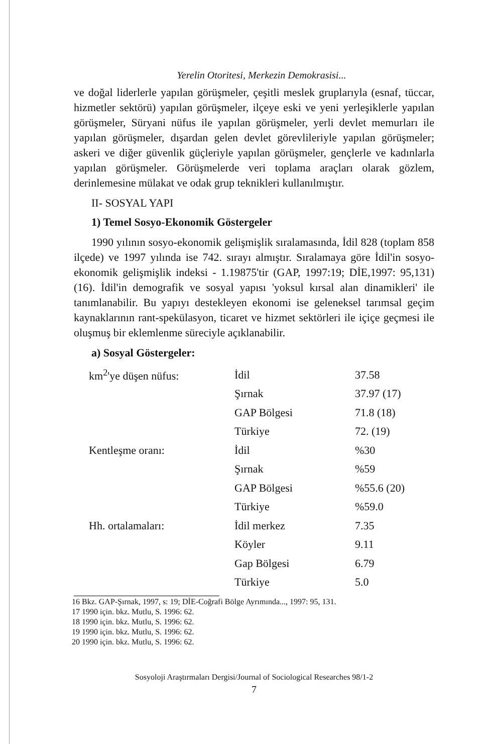Yerelin Otoritesi, Merkezin Demokrasisi...
ve doğal liderlerle yapılan görüşmeler, çeşitli meslek gruplarıyla (esnaf, tüccar, hizmetler sektörü) yapılan görüşmeler, ilçeye eski ve yeni yerleşiklerle yapılan görüşmeler, Süryani nüfus ile yapılan görüşmeler, yerli devlet memurları ile yapılan görüşmeler, dışardan gelen devlet görevlileriyle yapılan görüşmeler; askeri ve diğer güvenlik güçleriyle yapılan görüşmeler, gençlerle ve kadınlarla yapılan görüşmeler. Görüşmelerde veri toplama araçları olarak gözlem, derinlemesine mülakat ve odak grup teknikleri kullanılmıştır.
II- SOSYAL YAPI
1) Temel Sosyo-Ekonomik Göstergeler
1990 yılının sosyo-ekonomik gelişmişlik sıralamasında, İdil 828 (toplam 858 ilçede) ve 1997 yılında ise 742. sırayı almıştır. Sıralamaya göre İdil'in sosyo-ekonomik gelişmişlik indeksi - 1.19875'tir (GAP, 1997:19; DİE,1997: 95,131)(16). İdil'in demografik ve sosyal yapısı 'yoksul kırsal alan dinamikleri' ile tanımlanabilir. Bu yapıyı destekleyen ekonomi ise geleneksel tarımsal geçim kaynaklarının rant-spekülasyon, ticaret ve hizmet sektörleri ile içiçe geçmesi ile oluşmuş bir eklemlenme süreciyle açıklanabilir.
a) Sosyal Göstergeler:
| km<sup>2</sup>'ye düşen nüfus: | İdil | 37.58 |
| | Şırnak | 37.97 (17) |
| | GAP Bölgesi | 71.8 (18) |
| | Türkiye | 72. (19) |
| Kentleşme oranı: | İdil | %30 |
| | Şırnak | %59 |
| | GAP Bölgesi | %55.6 (20) |
| | Türkiye | %59.0 |
| Hh. ortalamaları: | İdil merkez | 7.35 |
| | Köyler | 9.11 |
| | Gap Bölgesi | 6.79 |
| | Türkiye | 5.0 |
16 Bkz. GAP-Şırnak, 1997, s: 19; DİE-Coğrafi Bölge Ayrımında..., 1997: 95, 131.
17 1990 için. bkz. Mutlu, S. 1996: 62.
18 1990 için. bkz. Mutlu, S. 1996: 62.
19 1990 için. bkz. Mutlu, S. 1996: 62.
20 1990 için. bkz. Mutlu, S. 1996: 62.
Sosyoloji Araştırmaları Dergisi/Journal of Sociological Researches 98/1-2
7